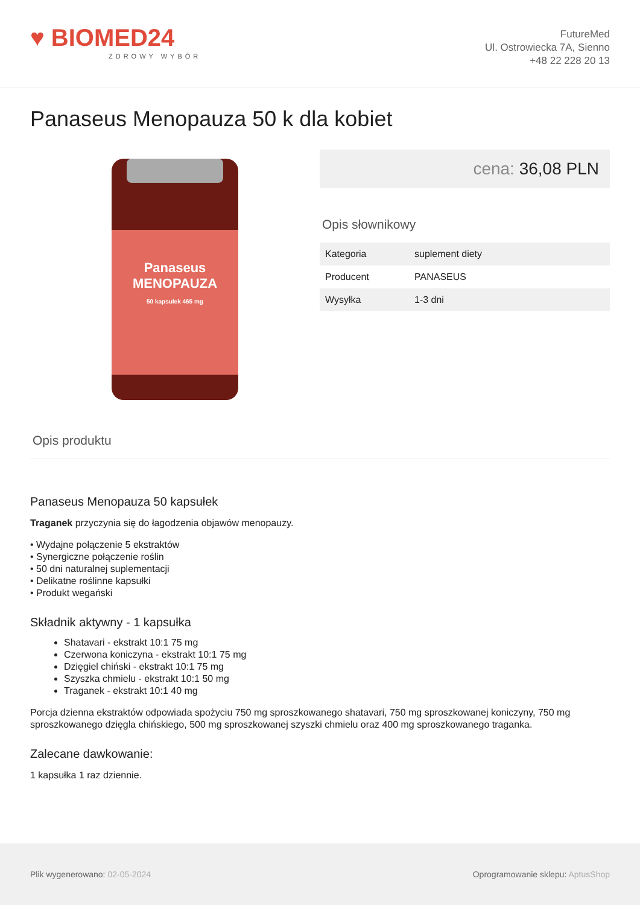♥ BIOMED24
ZDROWY WYBÓR
FutureMed
Ul. Ostrowiecka 7A, Sienno
+48 22 228 20 13
Panaseus Menopauza 50 k dla kobiet
Panaseus
MENOPAUZA
50 kapsułek 465 mg
cena: 36,08 PLN
Opis słownikowy
| Kategoria | suplement diety |
| Producent | PANASEUS |
| Wysyłka | 1-3 dni |
Opis produktu
Panaseus Menopauza 50 kapsułek
Traganek przyczynia się do łagodzenia objawów menopauzy.
• Wydajne połączenie 5 ekstraktów
• Synergiczne połączenie roślin
• 50 dni naturalnej suplementacji
• Delikatne roślinne kapsułki
• Produkt wegański
Składnik aktywny - 1 kapsułka
Shatavari - ekstrakt 10:1 75 mg
Czerwona koniczyna - ekstrakt 10:1 75 mg
Dzięgiel chiński - ekstrakt 10:1 75 mg
Szyszka chmielu - ekstrakt 10:1 50 mg
Traganek - ekstrakt 10:1 40 mg
Porcja dzienna ekstraktów odpowiada spożyciu 750 mg sproszkowanego shatavari, 750 mg sproszkowanej koniczyny, 750 mg sproszkowanego dzięgla chińskiego, 500 mg sproszkowanej szyszki chmielu oraz 400 mg sproszkowanego traganka.
Zalecane dawkowanie:
1 kapsułka 1 raz dziennie.
Plik wygenerowano: 02-05-2024
Oprogramowanie sklepu: AptusShop